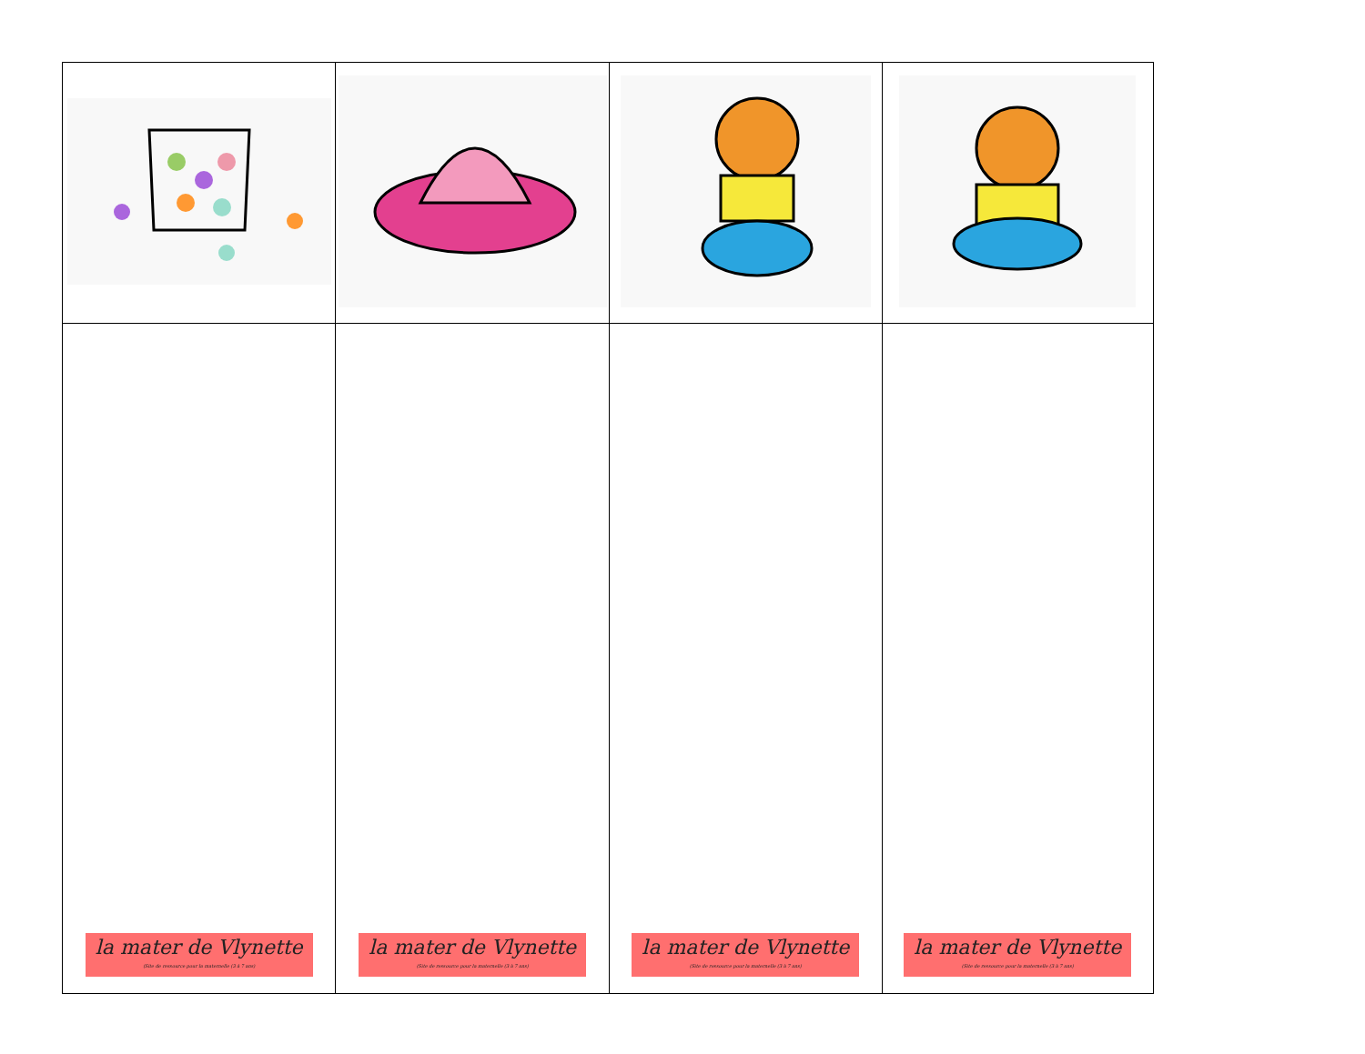| la mater de Vlynette (Site de ressource pour la maternelle (3 à 7 ans) | la mater de Vlynette (Site de ressource pour la maternelle (3 à 7 ans) | la mater de Vlynette (Site de ressource pour la maternelle (3 à 7 ans) | la mater de Vlynette (Site de ressource pour la maternelle (3 à 7 ans) |